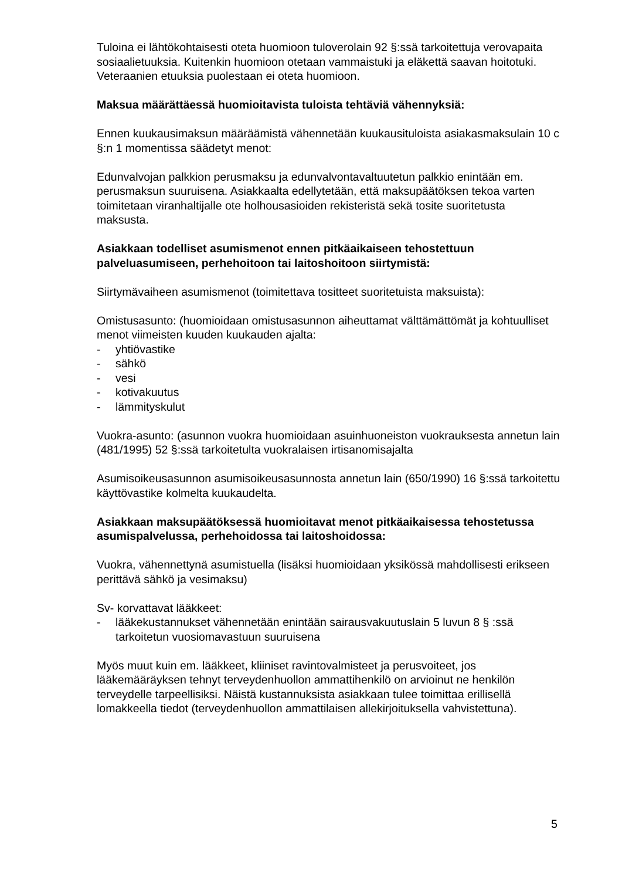Tuloina ei lähtökohtaisesti oteta huomioon tuloverolain 92 §:ssä tarkoitettuja verovapaita sosiaalietuuksia. Kuitenkin huomioon otetaan vammaistuki ja eläkettä saavan hoitotuki.
Veteraanien etuuksia puolestaan ei oteta huomioon.
Maksua määrättäessä huomioitavista tuloista tehtäviä vähennyksiä:
Ennen kuukausimaksun määräämistä vähennetään kuukausituloista asiakasmaksulain 10 c §:n 1 momentissa säädetyt menot:
Edunvalvojan palkkion perusmaksu ja edunvalvontavaltuutetun palkkio enintään em. perusmaksun suuruisena. Asiakkaalta edellytetään, että maksupäätöksen tekoa varten toimitetaan viranhaltijalle ote holhousasioiden rekisteristä sekä tosite suoritetusta maksusta.
Asiakkaan todelliset asumismenot ennen pitkäaikaiseen tehostettuun palveluasumiseen, perhehoitoon tai laitoshoitoon siirtymistä:
Siirtymävaiheen asumismenot (toimitettava tositteet suoritetuista maksuista):
Omistusasunto: (huomioidaan omistusasunnon aiheuttamat välttämättömät ja kohtuulliset menot viimeisten kuuden kuukauden ajalta:
- yhtiövastike
- sähkö
- vesi
- kotivakuutus
- lämmityskulut
Vuokra-asunto: (asunnon vuokra huomioidaan asuinhuoneiston vuokrauksesta annetun lain (481/1995) 52 §:ssä tarkoitetulta vuokralaisen irtisanomisajalta
Asumisoikeusasunnon asumisoikeusasunnosta annetun lain (650/1990) 16 §:ssä tarkoitettu käyttövastike kolmelta kuukaudelta.
Asiakkaan maksupäätöksessä huomioitavat menot pitkäaikaisessa tehostetussa asumispalvelussa, perhehoidossa tai laitoshoidossa:
Vuokra, vähennettynä asumistuella (lisäksi huomioidaan yksikössä mahdollisesti erikseen perittävä sähkö ja vesimaksu)
Sv- korvattavat lääkkeet:
- lääkekustannukset vähennetään enintään sairausvakuutuslain 5 luvun 8 § :ssä tarkoitetun vuosiomavastuun suuruisena
Myös muut kuin em. lääkkeet, kliiniset ravintovalmisteet ja perusvoiteet, jos lääkemääräyksen tehnyt terveydenhuollon ammattihenkilö on arvioinut ne henkilön terveydelle tarpeellisiksi. Näistä kustannuksista asiakkaan tulee toimittaa erillisellä lomakkeella tiedot (terveydenhuollon ammattilaisen allekirjoituksella vahvistettuna).
5